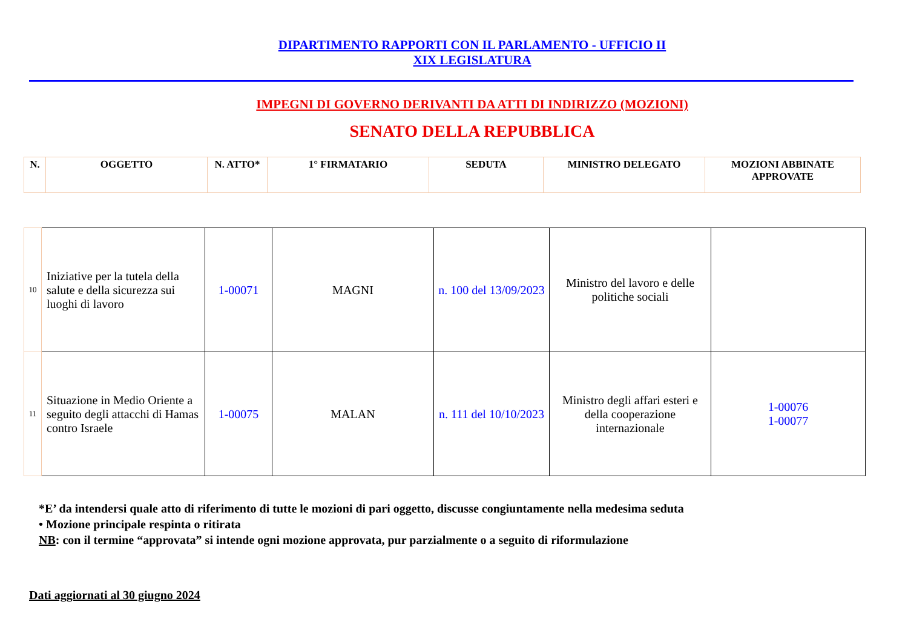DIPARTIMENTO RAPPORTI CON IL PARLAMENTO - UFFICIO II
XIX LEGISLATURA
IMPEGNI DI GOVERNO DERIVANTI DA ATTI DI INDIRIZZO (MOZIONI)
SENATO DELLA REPUBBLICA
| N. | OGGETTO | N. ATTO* | 1° FIRMATARIO | SEDUTA | MINISTRO DELEGATO | MOZIONI ABBINATE APPROVATE |
| --- | --- | --- | --- | --- | --- | --- |
| 10 | Iniziative per la tutela della salute e della sicurezza sui luoghi di lavoro | 1-00071 | MAGNI | n. 100 del 13/09/2023 | Ministro del lavoro e delle politiche sociali | |
| 11 | Situazione in Medio Oriente a seguito degli attacchi di Hamas contro Israele | 1-00075 | MALAN | n. 111 del 10/10/2023 | Ministro degli affari esteri e della cooperazione internazionale | 1-00076 1-00077 |
*E’ da intendersi quale atto di riferimento di tutte le mozioni di pari oggetto, discusse congiuntamente nella medesima seduta
• Mozione principale respinta o ritirata
NB: con il termine “approvata” si intende ogni mozione approvata, pur parzialmente o a seguito di riformulazione
Dati aggiornati al 30 giugno 2024